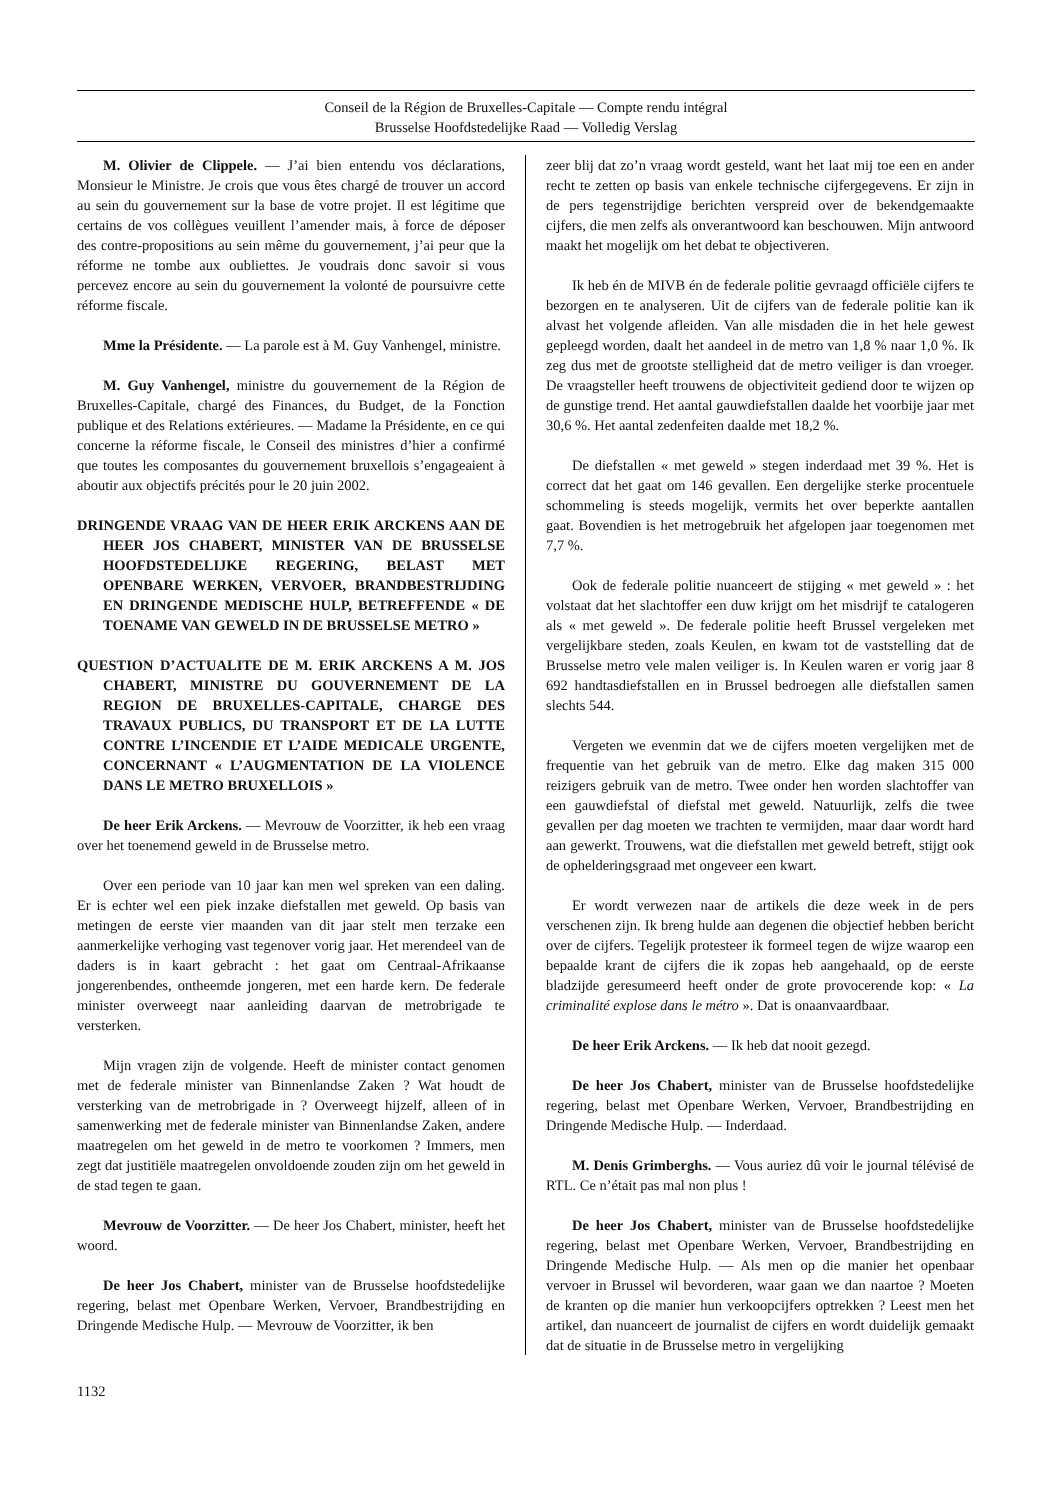Conseil de la Région de Bruxelles-Capitale — Compte rendu intégral
Brusselse Hoofdstedelijke Raad — Volledig Verslag
M. Olivier de Clippele. — J’ai bien entendu vos déclarations, Monsieur le Ministre. Je crois que vous êtes chargé de trouver un accord au sein du gouvernement sur la base de votre projet. Il est légitime que certains de vos collègues veuillent l’amender mais, à force de déposer des contre-propositions au sein même du gouvernement, j’ai peur que la réforme ne tombe aux oubliettes. Je voudrais donc savoir si vous percevez encore au sein du gouvernement la volonté de poursuivre cette réforme fiscale.
Mme la Présidente. — La parole est à M. Guy Vanhengel, ministre.
M. Guy Vanhengel, ministre du gouvernement de la Région de Bruxelles-Capitale, chargé des Finances, du Budget, de la Fonction publique et des Relations extérieures. — Madame la Présidente, en ce qui concerne la réforme fiscale, le Conseil des ministres d’hier a confirmé que toutes les composantes du gouvernement bruxellois s’engageaient à aboutir aux objectifs précités pour le 20 juin 2002.
DRINGENDE VRAAG VAN DE HEER ERIK ARCKENS AAN DE HEER JOS CHABERT, MINISTER VAN DE BRUSSELSE HOOFDSTEDELIJKE REGERING, BELAST MET OPENBARE WERKEN, VERVOER, BRANDBESTRIJDING EN DRINGENDE MEDISCHE HULP, BETREFFENDE « DE TOENAME VAN GEWELD IN DE BRUSSELSE METRO »
QUESTION D’ACTUALITE DE M. ERIK ARCKENS A M. JOS CHABERT, MINISTRE DU GOUVERNEMENT DE LA REGION DE BRUXELLES-CAPITALE, CHARGE DES TRAVAUX PUBLICS, DU TRANSPORT ET DE LA LUTTE CONTRE L’INCENDIE ET L’AIDE MEDICALE URGENTE, CONCERNANT « L’AUGMENTATION DE LA VIOLENCE DANS LE METRO BRUXELLOIS »
De heer Erik Arckens. — Mevrouw de Voorzitter, ik heb een vraag over het toenemend geweld in de Brusselse metro.
Over een periode van 10 jaar kan men wel spreken van een daling. Er is echter wel een piek inzake diefstallen met geweld. Op basis van metingen de eerste vier maanden van dit jaar stelt men terzake een aanmerkelijke verhoging vast tegenover vorig jaar. Het merendeel van de daders is in kaart gebracht : het gaat om Centraal-Afrikaanse jongerenbendes, ontheemde jongeren, met een harde kern. De federale minister overweegt naar aanleiding daarvan de metrobrigade te versterken.
Mijn vragen zijn de volgende. Heeft de minister contact genomen met de federale minister van Binnenlandse Zaken ? Wat houdt de versterking van de metrobrigade in ? Overweegt hijzelf, alleen of in samenwerking met de federale minister van Binnenlandse Zaken, andere maatregelen om het geweld in de metro te voorkomen ? Immers, men zegt dat justitiële maatregelen onvoldoende zouden zijn om het geweld in de stad tegen te gaan.
Mevrouw de Voorzitter. — De heer Jos Chabert, minister, heeft het woord.
De heer Jos Chabert, minister van de Brusselse hoofdstedelijke regering, belast met Openbare Werken, Vervoer, Brandbestrijding en Dringende Medische Hulp. — Mevrouw de Voorzitter, ik ben
zeer blij dat zo’n vraag wordt gesteld, want het laat mij toe een en ander recht te zetten op basis van enkele technische cijfergegevens. Er zijn in de pers tegenstrijdige berichten verspreid over de bekendgemaakte cijfers, die men zelfs als onverantwoord kan beschouwen. Mijn antwoord maakt het mogelijk om het debat te objectiveren.
Ik heb én de MIVB én de federale politie gevraagd officiële cijfers te bezorgen en te analyseren. Uit de cijfers van de federale politie kan ik alvast het volgende afleiden. Van alle misdaden die in het hele gewest gepleegd worden, daalt het aandeel in de metro van 1,8 % naar 1,0 %. Ik zeg dus met de grootste stelligheid dat de metro veiliger is dan vroeger. De vraagsteller heeft trouwens de objectiviteit gediend door te wijzen op de gunstige trend. Het aantal gauwdiefstallen daalde het voorbije jaar met 30,6 %. Het aantal zedenfeiten daalde met 18,2 %.
De diefstallen « met geweld » stegen inderdaad met 39 %. Het is correct dat het gaat om 146 gevallen. Een dergelijke sterke procentuele schommeling is steeds mogelijk, vermits het over beperkte aantallen gaat. Bovendien is het metrogebruik het afgelopen jaar toegenomen met 7,7 %.
Ook de federale politie nuanceert de stijging « met geweld » : het volstaat dat het slachtoffer een duw krijgt om het misdrijf te catalogeren als « met geweld ». De federale politie heeft Brussel vergeleken met vergelijkbare steden, zoals Keulen, en kwam tot de vaststelling dat de Brusselse metro vele malen veiliger is. In Keulen waren er vorig jaar 8 692 handtasdiefstallen en in Brussel bedroegen alle diefstallen samen slechts 544.
Vergeten we evenmin dat we de cijfers moeten vergelijken met de frequentie van het gebruik van de metro. Elke dag maken 315 000 reizigers gebruik van de metro. Twee onder hen worden slachtoffer van een gauwdiefstal of diefstal met geweld. Natuurlijk, zelfs die twee gevallen per dag moeten we trachten te vermijden, maar daar wordt hard aan gewerkt. Trouwens, wat die diefstallen met geweld betreft, stijgt ook de ophelderingsgraad met ongeveer een kwart.
Er wordt verwezen naar de artikels die deze week in de pers verschenen zijn. Ik breng hulde aan degenen die objectief hebben bericht over de cijfers. Tegelijk protesteer ik formeel tegen de wijze waarop een bepaalde krant de cijfers die ik zopas heb aangehaald, op de eerste bladzijde geresumeerd heeft onder de grote provocerende kop: « La criminalité explose dans le métro ». Dat is onaanvaardbaar.
De heer Erik Arckens. — Ik heb dat nooit gezegd.
De heer Jos Chabert, minister van de Brusselse hoofdstedelijke regering, belast met Openbare Werken, Vervoer, Brandbestrijding en Dringende Medische Hulp. — Inderdaad.
M. Denis Grimberghs. — Vous auriez dû voir le journal télévisé de RTL. Ce n’était pas mal non plus !
De heer Jos Chabert, minister van de Brusselse hoofdstedelijke regering, belast met Openbare Werken, Vervoer, Brandbestrijding en Dringende Medische Hulp. — Als men op die manier het openbaar vervoer in Brussel wil bevorderen, waar gaan we dan naartoe ? Moeten de kranten op die manier hun verkoopcijfers optrekken ? Leest men het artikel, dan nuanceert de journalist de cijfers en wordt duidelijk gemaakt dat de situatie in de Brusselse metro in vergelijking
1132